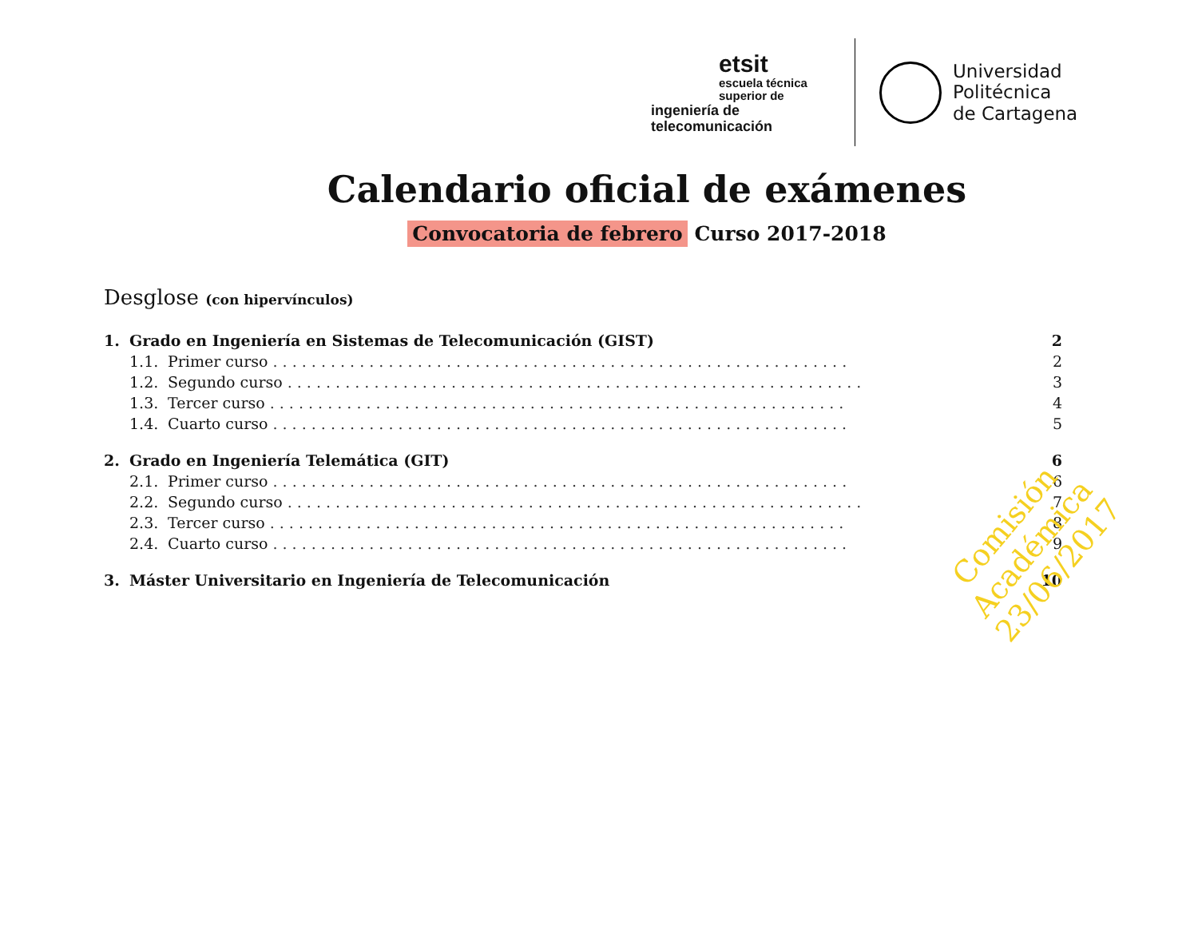etsit
escuela técnica superior de
ingeniería de telecomunicación
Universidad
Politécnica
de Cartagena
Calendario oficial de exámenes
Convocatoria de febrero Curso 2017-2018
Desglose (con hipervínculos)
1. Grado en Ingeniería en Sistemas de Telecomunicación (GIST) 2
1.1. Primer curso. . . . . . . . . . . . . . . . . . . . . . . . . . . . . . . . . . . . . . . . . . . . . . . . . . . . . . . . . . . . 2
1.2. Segundo curso. . . . . . . . . . . . . . . . . . . . . . . . . . . . . . . . . . . . . . . . . . . . . . . . . . . . . . . . . . . . 3
1.3. Tercer curso. . . . . . . . . . . . . . . . . . . . . . . . . . . . . . . . . . . . . . . . . . . . . . . . . . . . . . . . . . . . 4
1.4. Cuarto curso. . . . . . . . . . . . . . . . . . . . . . . . . . . . . . . . . . . . . . . . . . . . . . . . . . . . . . . . . . . . 5
2. Grado en Ingeniería Telemática (GIT) 6
2.1. Primer curso. . . . . . . . . . . . . . . . . . . . . . . . . . . . . . . . . . . . . . . . . . . . . . . . . . . . . . . . . . . . 6
2.2. Segundo curso. . . . . . . . . . . . . . . . . . . . . . . . . . . . . . . . . . . . . . . . . . . . . . . . . . . . . . . . . . . . 7
2.3. Tercer curso. . . . . . . . . . . . . . . . . . . . . . . . . . . . . . . . . . . . . . . . . . . . . . . . . . . . . . . . . . . . 8
2.4. Cuarto curso. . . . . . . . . . . . . . . . . . . . . . . . . . . . . . . . . . . . . . . . . . . . . . . . . . . . . . . . . . . . 9
3. Máster Universitario en Ingeniería de Telecomunicación 10
Comisión Académica
23/06/2017